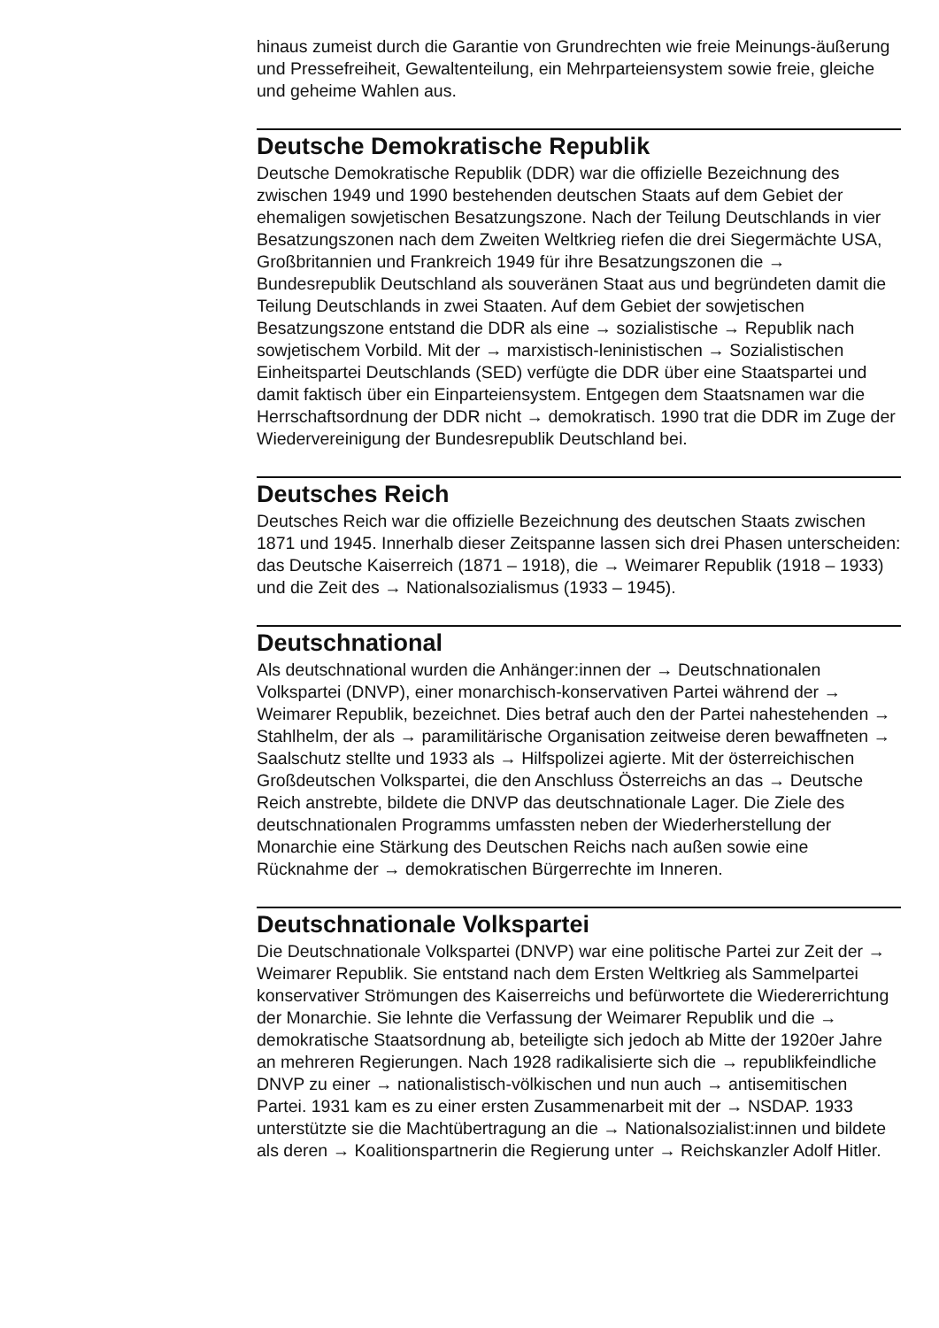hinaus zumeist durch die Garantie von Grundrechten wie freie Meinungs-äußerung und Pressefreiheit, Gewaltenteilung, ein Mehrparteiensystem sowie freie, gleiche und geheime Wahlen aus.
Deutsche Demokratische Republik
Deutsche Demokratische Republik (DDR) war die offizielle Bezeichnung des zwischen 1949 und 1990 bestehenden deutschen Staats auf dem Gebiet der ehemaligen sowjetischen Besatzungszone. Nach der Teilung Deutschlands in vier Besatzungszonen nach dem Zweiten Weltkrieg riefen die drei Siegermächte USA, Großbritannien und Frankreich 1949 für ihre Besatzungszonen die → Bundesrepublik Deutschland als souveränen Staat aus und begründeten damit die Teilung Deutschlands in zwei Staaten. Auf dem Gebiet der sowjetischen Besatzungszone entstand die DDR als eine → sozialistische → Republik nach sowjetischem Vorbild. Mit der → marxistisch-leninistischen → Sozialistischen Einheitspartei Deutschlands (SED) verfügte die DDR über eine Staatspartei und damit faktisch über ein Einparteiensystem. Entgegen dem Staatsnamen war die Herrschaftsordnung der DDR nicht → demokratisch. 1990 trat die DDR im Zuge der Wiedervereinigung der Bundesrepublik Deutschland bei.
Deutsches Reich
Deutsches Reich war die offizielle Bezeichnung des deutschen Staats zwischen 1871 und 1945. Innerhalb dieser Zeitspanne lassen sich drei Phasen unterscheiden: das Deutsche Kaiserreich (1871 – 1918), die → Weimarer Republik (1918 – 1933) und die Zeit des → Nationalsozialismus (1933 – 1945).
Deutschnational
Als deutschnational wurden die Anhänger:innen der → Deutschnationalen Volkspartei (DNVP), einer monarchisch-konservativen Partei während der → Weimarer Republik, bezeichnet. Dies betraf auch den der Partei nahestehenden → Stahlhelm, der als → paramilitärische Organisation zeitweise deren bewaffneten → Saalschutz stellte und 1933 als → Hilfspolizei agierte. Mit der österreichischen Großdeutschen Volkspartei, die den Anschluss Österreichs an das → Deutsche Reich anstrebte, bildete die DNVP das deutschnationale Lager. Die Ziele des deutschnationalen Programms umfassten neben der Wiederherstellung der Monarchie eine Stärkung des Deutschen Reichs nach außen sowie eine Rücknahme der → demokratischen Bürgerrechte im Inneren.
Deutschnationale Volkspartei
Die Deutschnationale Volkspartei (DNVP) war eine politische Partei zur Zeit der → Weimarer Republik. Sie entstand nach dem Ersten Weltkrieg als Sammelpartei konservativer Strömungen des Kaiserreichs und befürwortete die Wiedererrichtung der Monarchie. Sie lehnte die Verfassung der Weimarer Republik und die → demokratische Staatsordnung ab, beteiligte sich jedoch ab Mitte der 1920er Jahre an mehreren Regierungen. Nach 1928 radikalisierte sich die → republikfeindliche DNVP zu einer → nationalistisch-völkischen und nun auch → antisemitischen Partei. 1931 kam es zu einer ersten Zusammenarbeit mit der → NSDAP. 1933 unterstützte sie die Machtübertragung an die → Nationalsozialist:innen und bildete als deren → Koalitionspartnerin die Regierung unter → Reichskanzler Adolf Hitler.